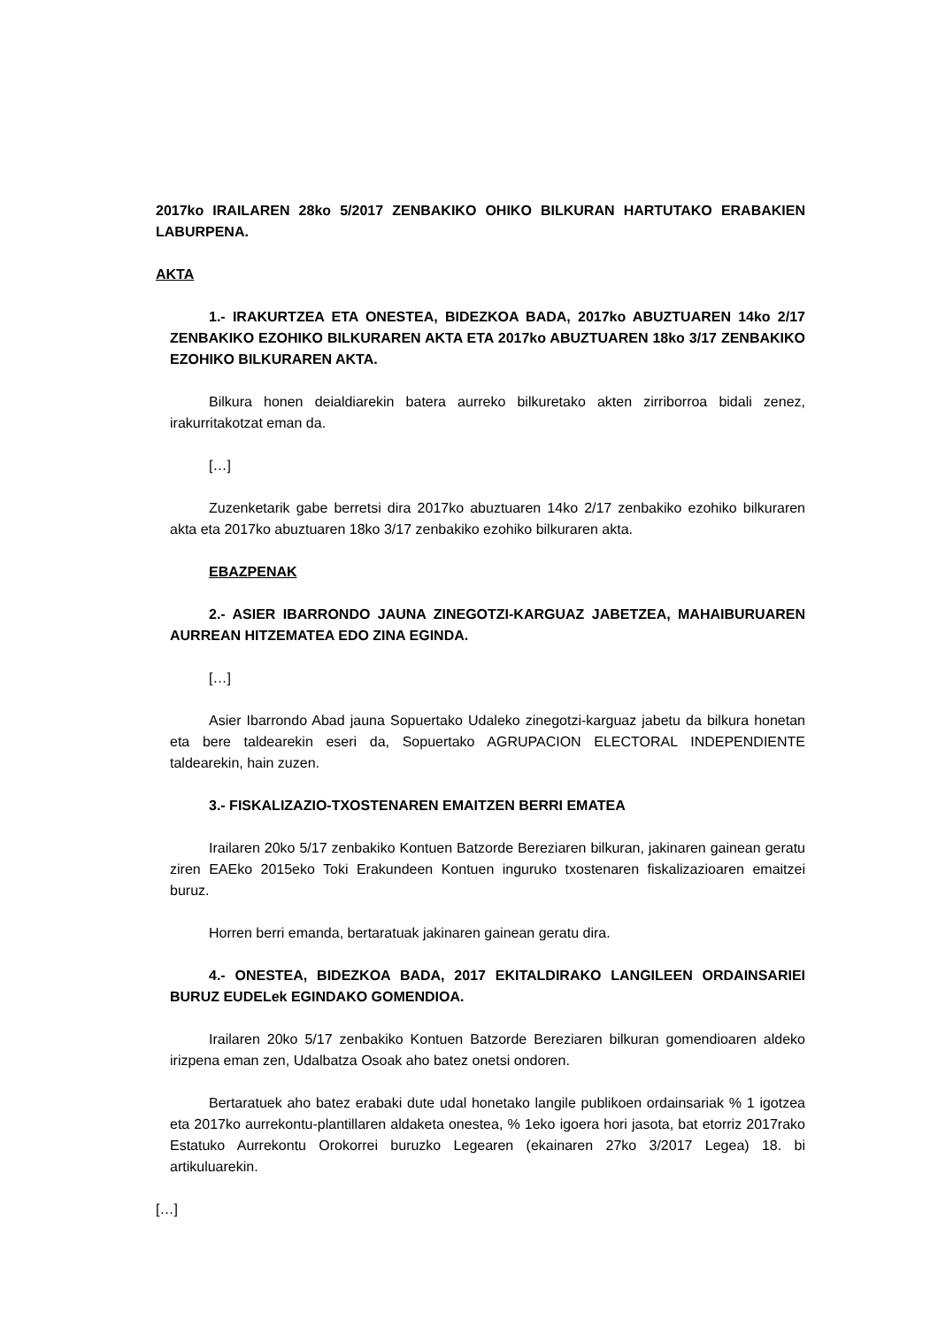2017ko IRAILAREN 28ko 5/2017 ZENBAKIKO OHIKO BILKURAN HARTUTAKO ERABAKIEN LABURPENA.
AKTA
1.- IRAKURTZEA ETA ONESTEA, BIDEZKOA BADA, 2017ko ABUZTUAREN 14ko 2/17 ZENBAKIKO EZOHIKO BILKURAREN AKTA ETA 2017ko ABUZTUAREN 18ko 3/17 ZENBAKIKO EZOHIKO BILKURAREN AKTA.
Bilkura honen deialdiarekin batera aurreko bilkuretako akten zirriborroa bidali zenez, irakurritakotzat eman da.
[…]
Zuzenketarik gabe berretsi dira 2017ko abuztuaren 14ko 2/17 zenbakiko ezohiko bilkuraren akta eta 2017ko abuztuaren 18ko 3/17 zenbakiko ezohiko bilkuraren akta.
EBAZPENAK
2.- ASIER IBARRONDO JAUNA ZINEGOTZI-KARGUAZ JABETZEA, MAHAIBURUAREN AURREAN HITZEMATEA EDO ZINA EGINDA.
[…]
Asier Ibarrondo Abad jauna Sopuertako Udaleko zinegotzi-karguaz jabetu da bilkura honetan eta bere taldearekin eseri da, Sopuertako AGRUPACION ELECTORAL INDEPENDIENTE taldearekin, hain zuzen.
3.- FISKALIZAZIO-TXOSTENAREN EMAITZEN BERRI EMATEA
Irailaren 20ko 5/17 zenbakiko Kontuen Batzorde Bereziaren bilkuran, jakinaren gainean geratu ziren EAEko 2015eko Toki Erakundeen Kontuen inguruko txostenaren fiskalizazioaren emaitzei buruz.
Horren berri emanda, bertaratuak jakinaren gainean geratu dira.
4.- ONESTEA, BIDEZKOA BADA, 2017 EKITALDIRAKO LANGILEEN ORDAINSARIEI BURUZ EUDELek EGINDAKO GOMENDIOA.
Irailaren 20ko 5/17 zenbakiko Kontuen Batzorde Bereziaren bilkuran gomendioaren aldeko irizpena eman zen, Udalbatza Osoak aho batez onetsi ondoren.
Bertaratuek aho batez erabaki dute udal honetako langile publikoen ordainsariak % 1 igotzea eta 2017ko aurrekontu-plantillaren aldaketa onestea, % 1eko igoera hori jasota, bat etorriz 2017rako Estatuko Aurrekontu Orokorrei buruzko Legearen (ekainaren 27ko 3/2017 Legea) 18. bi artikuluarekin.
[…]